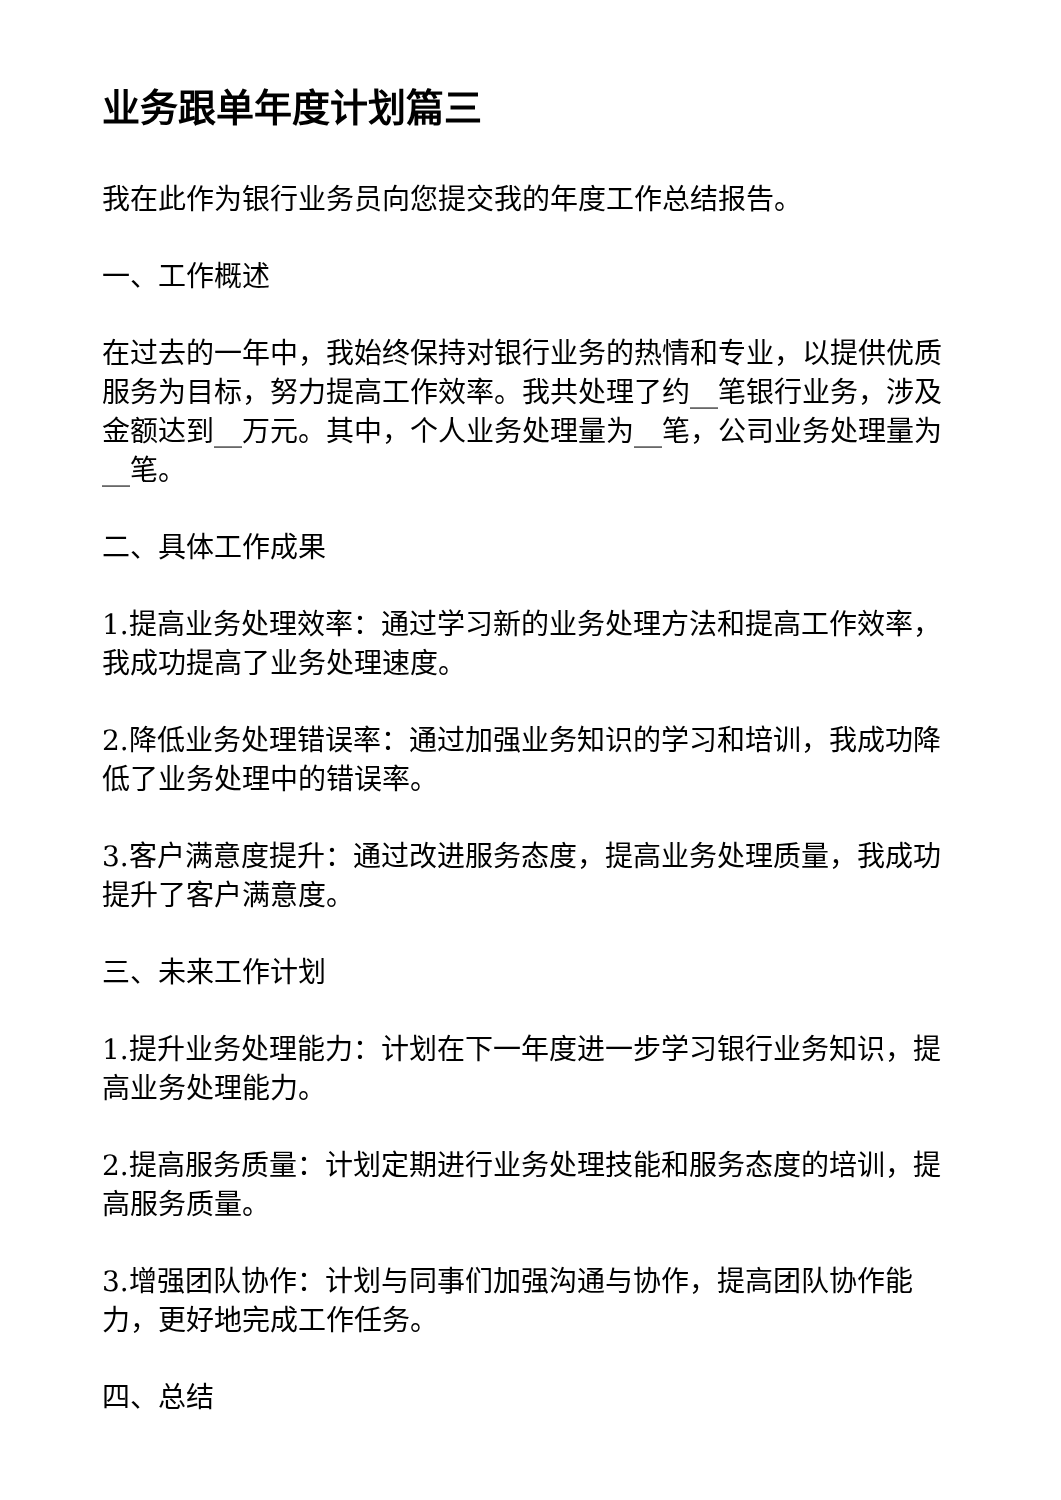业务跟单年度计划篇三
我在此作为银行业务员向您提交我的年度工作总结报告。
一、工作概述
在过去的一年中，我始终保持对银行业务的热情和专业，以提供优质服务为目标，努力提高工作效率。我共处理了约__笔银行业务，涉及金额达到__万元。其中，个人业务处理量为__笔，公司业务处理量为__笔。
二、具体工作成果
1.提高业务处理效率：通过学习新的业务处理方法和提高工作效率，我成功提高了业务处理速度。
2.降低业务处理错误率：通过加强业务知识的学习和培训，我成功降低了业务处理中的错误率。
3.客户满意度提升：通过改进服务态度，提高业务处理质量，我成功提升了客户满意度。
三、未来工作计划
1.提升业务处理能力：计划在下一年度进一步学习银行业务知识，提高业务处理能力。
2.提高服务质量：计划定期进行业务处理技能和服务态度的培训，提高服务质量。
3.增强团队协作：计划与同事们加强沟通与协作，提高团队协作能力，更好地完成工作任务。
四、总结